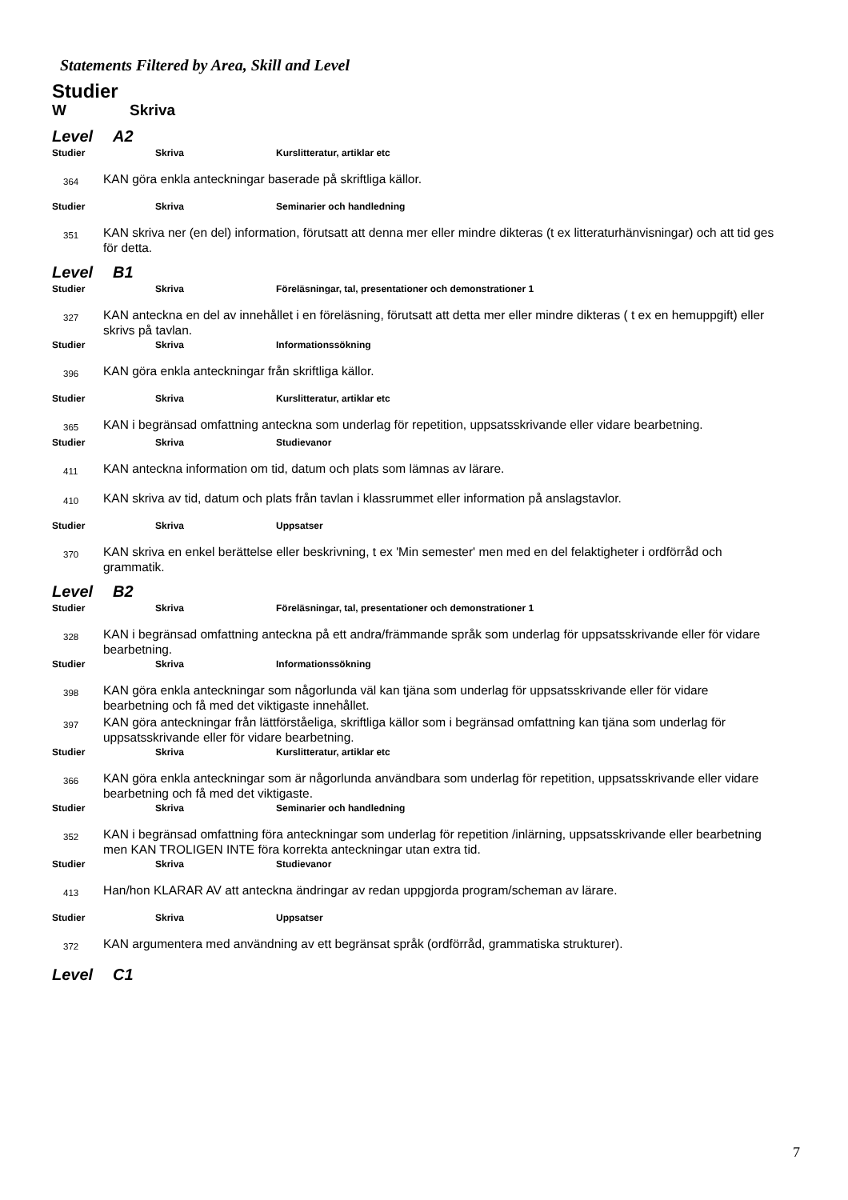Statements Filtered by Area, Skill and Level
Studier
W Skriva
Level A2
Studier Skriva Kurslitteratur, artiklar etc
364 KAN göra enkla anteckningar baserade på skriftliga källor.
Studier Skriva Seminarier och handledning
351 KAN skriva ner (en del) information, förutsatt att denna mer eller mindre dikteras (t ex litteraturhänvisningar) och att tid ges för detta.
Level B1
Studier Skriva Föreläsningar, tal, presentationer och demonstrationer 1
327 KAN anteckna en del av innehållet i en föreläsning, förutsatt att detta mer eller mindre dikteras ( t ex en hemuppgift) eller skrivs på tavlan.
Studier Skriva Informationssökning
396 KAN göra enkla anteckningar från skriftliga källor.
Studier Skriva Kurslitteratur, artiklar etc
365 KAN i begränsad omfattning anteckna som underlag för repetition, uppsatsskrivande eller vidare bearbetning.
Studier Skriva Studievanor
411 KAN anteckna information om tid, datum och plats som lämnas av lärare.
410 KAN skriva av tid, datum och plats från tavlan i klassrummet eller information på anslagstavlor.
Studier Skriva Uppsatser
370 KAN skriva en enkel berättelse eller beskrivning, t ex 'Min semester' men med en del felaktigheter i ordförråd och grammatik.
Level B2
Studier Skriva Föreläsningar, tal, presentationer och demonstrationer 1
328 KAN i begränsad omfattning anteckna på ett andra/främmande språk som underlag för uppsatsskrivande eller för vidare bearbetning.
Studier Skriva Informationssökning
398 KAN göra enkla anteckningar som någorlunda väl kan tjäna som underlag för uppsatsskrivande eller för vidare bearbetning och få med det viktigaste innehållet.
397 KAN göra anteckningar från lättförståeliga, skriftliga källor som i begränsad omfattning kan tjäna som underlag för uppsatsskrivande eller för vidare bearbetning.
Studier Skriva Kurslitteratur, artiklar etc
366 KAN göra enkla anteckningar som är någorlunda användbara som underlag för repetition, uppsatsskrivande eller vidare bearbetning och få med det viktigaste.
Studier Skriva Seminarier och handledning
352 KAN i begränsad omfattning föra anteckningar som underlag för repetition /inlärning, uppsatsskrivande eller bearbetning men KAN TROLIGEN INTE föra korrekta anteckningar utan extra tid.
Studier Skriva Studievanor
413 Han/hon KLARAR AV att anteckna ändringar av redan uppgjorda program/scheman av lärare.
Studier Skriva Uppsatser
372 KAN argumentera med användning av ett begränsat språk (ordförråd, grammatiska strukturer).
Level C1
7